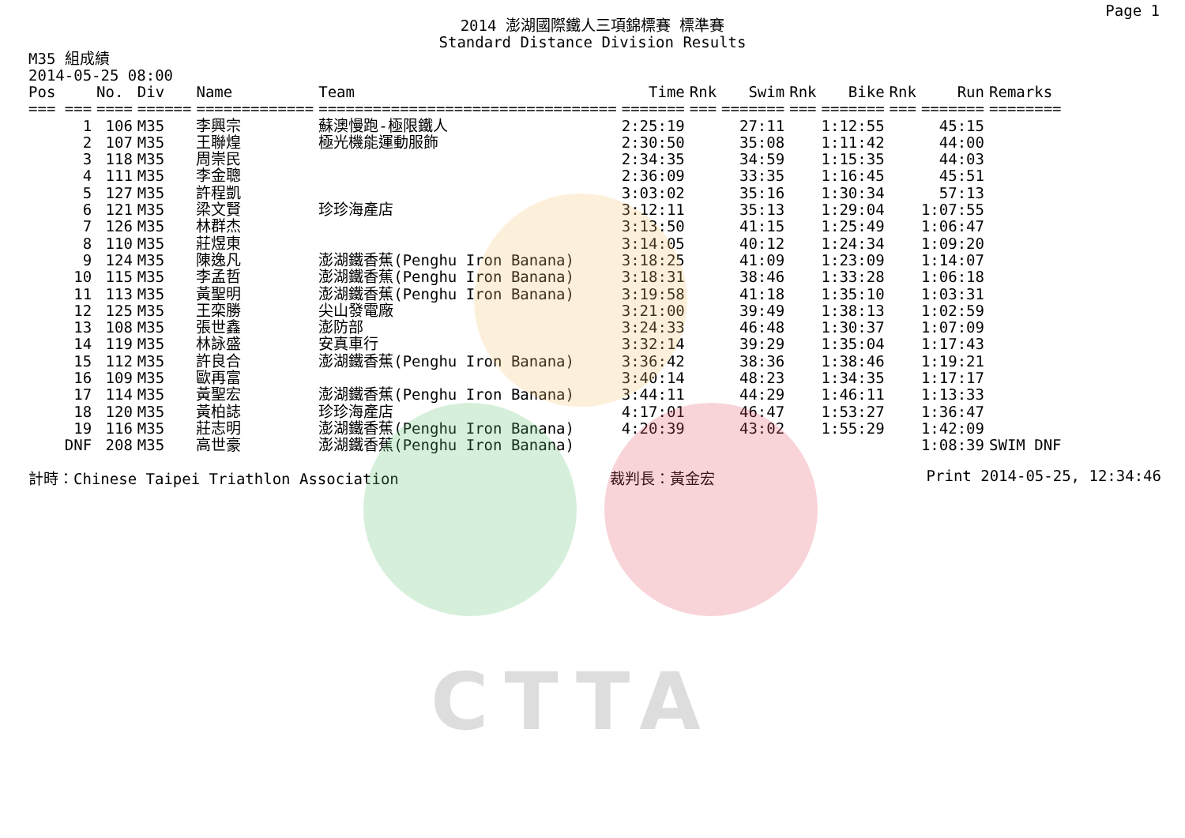CTTA
Page 1
2014 澎湖國際鐵人三項錦標賽 標準賽
Standard Distance Division Results
M35 組成績
2014-05-25 08:00
| Pos | No. | Div | Name | Team | Time | Rnk | Swim | Rnk | Bike | Rnk | Run | Remarks |
| --- | --- | --- | --- | --- | --- | --- | --- | --- | --- | --- | --- | --- |
| === === | ==== | ====== | ============= | ================================= | ======= | === | ======= | === | ======= | === | ======= | ======== |
| 1 | 106 | M35 | 李興宗 | 蘇澳慢跑-極限鐵人 | 2:25:19 | | 27:11 | | 1:12:55 | | 45:15 | |
| 2 | 107 | M35 | 王聯煌 | 極光機能運動服飾 | 2:30:50 | | 35:08 | | 1:11:42 | | 44:00 | |
| 3 | 118 | M35 | 周崇民 | | 2:34:35 | | 34:59 | | 1:15:35 | | 44:03 | |
| 4 | 111 | M35 | 李金聰 | | 2:36:09 | | 33:35 | | 1:16:45 | | 45:51 | |
| 5 | 127 | M35 | 許程凱 | | 3:03:02 | | 35:16 | | 1:30:34 | | 57:13 | |
| 6 | 121 | M35 | 梁文賢 | 珍珍海產店 | 3:12:11 | | 35:13 | | 1:29:04 | | 1:07:55 | |
| 7 | 126 | M35 | 林群杰 | | 3:13:50 | | 41:15 | | 1:25:49 | | 1:06:47 | |
| 8 | 110 | M35 | 莊煜東 | | 3:14:05 | | 40:12 | | 1:24:34 | | 1:09:20 | |
| 9 | 124 | M35 | 陳逸凡 | 澎湖鐵香蕉(Penghu Iron Banana) | 3:18:25 | | 41:09 | | 1:23:09 | | 1:14:07 | |
| 10 | 115 | M35 | 李孟哲 | 澎湖鐵香蕉(Penghu Iron Banana) | 3:18:31 | | 38:46 | | 1:33:28 | | 1:06:18 | |
| 11 | 113 | M35 | 黃聖明 | 澎湖鐵香蕉(Penghu Iron Banana) | 3:19:58 | | 41:18 | | 1:35:10 | | 1:03:31 | |
| 12 | 125 | M35 | 王栾勝 | 尖山發電廠 | 3:21:00 | | 39:49 | | 1:38:13 | | 1:02:59 | |
| 13 | 108 | M35 | 張世鑫 | 澎防部 | 3:24:33 | | 46:48 | | 1:30:37 | | 1:07:09 | |
| 14 | 119 | M35 | 林詠盛 | 安真車行 | 3:32:14 | | 39:29 | | 1:35:04 | | 1:17:43 | |
| 15 | 112 | M35 | 許良合 | 澎湖鐵香蕉(Penghu Iron Banana) | 3:36:42 | | 38:36 | | 1:38:46 | | 1:19:21 | |
| 16 | 109 | M35 | 歐再富 | | 3:40:14 | | 48:23 | | 1:34:35 | | 1:17:17 | |
| 17 | 114 | M35 | 黃聖宏 | 澎湖鐵香蕉(Penghu Iron Banana) | 3:44:11 | | 44:29 | | 1:46:11 | | 1:13:33 | |
| 18 | 120 | M35 | 黃柏誌 | 珍珍海產店 | 4:17:01 | | 46:47 | | 1:53:27 | | 1:36:47 | |
| 19 | 116 | M35 | 莊志明 | 澎湖鐵香蕉(Penghu Iron Banana) | 4:20:39 | | 43:02 | | 1:55:29 | | 1:42:09 | |
| DNF | 208 | M35 | 高世豪 | 澎湖鐵香蕉(Penghu Iron Banana) | | | | | | | 1:08:39 | SWIM DNF |
計時：Chinese Taipei Triathlon Association 裁判長：黃金宏 Print 2014-05-25, 12:34:46